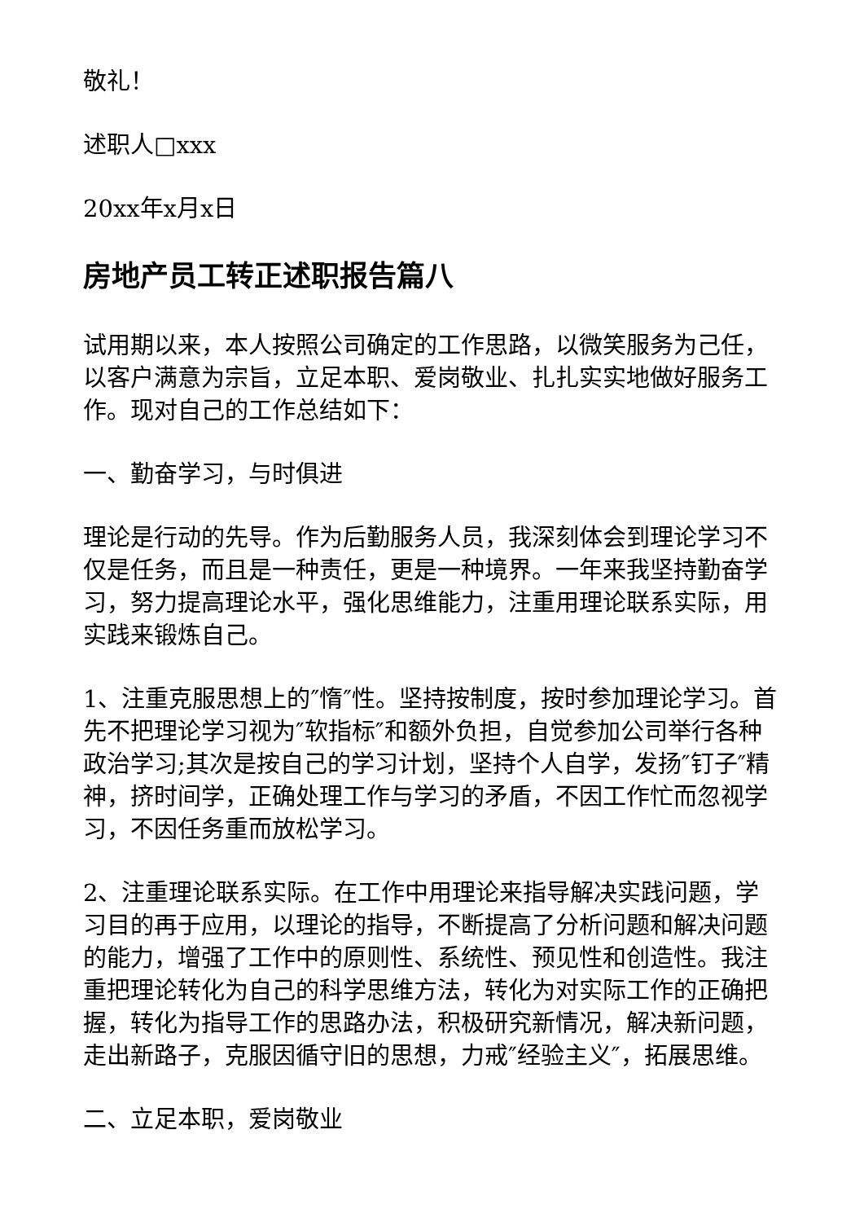敬礼！
述职人□xxx
20xx年x月x日
房地产员工转正述职报告篇八
试用期以来，本人按照公司确定的工作思路，以微笑服务为己任，以客户满意为宗旨，立足本职、爱岗敬业、扎扎实实地做好服务工作。现对自己的工作总结如下：
一、勤奋学习，与时俱进
理论是行动的先导。作为后勤服务人员，我深刻体会到理论学习不仅是任务，而且是一种责任，更是一种境界。一年来我坚持勤奋学习，努力提高理论水平，强化思维能力，注重用理论联系实际，用实践来锻炼自己。
1、注重克服思想上的″惰″性。坚持按制度，按时参加理论学习。首先不把理论学习视为″软指标″和额外负担，自觉参加公司举行各种政治学习;其次是按自己的学习计划，坚持个人自学，发扬″钉子″精神，挤时间学，正确处理工作与学习的矛盾，不因工作忙而忽视学习，不因任务重而放松学习。
2、注重理论联系实际。在工作中用理论来指导解决实践问题，学习目的再于应用，以理论的指导，不断提高了分析问题和解决问题的能力，增强了工作中的原则性、系统性、预见性和创造性。我注重把理论转化为自己的科学思维方法，转化为对实际工作的正确把握，转化为指导工作的思路办法，积极研究新情况，解决新问题，走出新路子，克服因循守旧的思想，力戒″经验主义″，拓展思维。
二、立足本职，爱岗敬业